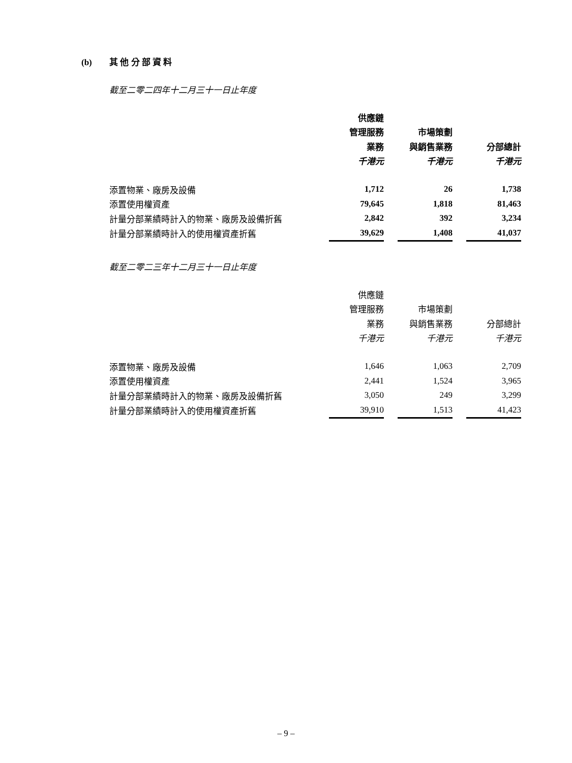(b) 其 他 分 部 資 料
截至二零二四年十二月三十一日止年度
| | 供應鏈 | | | | |
| | 管理服務 | | 市場策劃 | | |
| | 業務 | | 與銷售業務 | | 分部總計 |
| | 千港元 | | 千港元 | | 千港元 |
| 添置物業、廠房及設備 | 1,712 | | 26 | | 1,738 |
| 添置使用權資產 | 79,645 | | 1,818 | | 81,463 |
| 計量分部業績時計入的物業、廠房及設備折舊 | 2,842 | | 392 | | 3,234 |
| 計量分部業績時計入的使用權資產折舊 | 39,629 | | 1,408 | | 41,037 |
截至二零二三年十二月三十一日止年度
| | 供應鏈 | | | | |
| | 管理服務 | | 市場策劃 | | |
| | 業務 | | 與銷售業務 | | 分部總計 |
| | 千港元 | | 千港元 | | 千港元 |
| 添置物業、廠房及設備 | 1,646 | | 1,063 | | 2,709 |
| 添置使用權資產 | 2,441 | | 1,524 | | 3,965 |
| 計量分部業績時計入的物業、廠房及設備折舊 | 3,050 | | 249 | | 3,299 |
| 計量分部業績時計入的使用權資產折舊 | 39,910 | | 1,513 | | 41,423 |
– 9 –